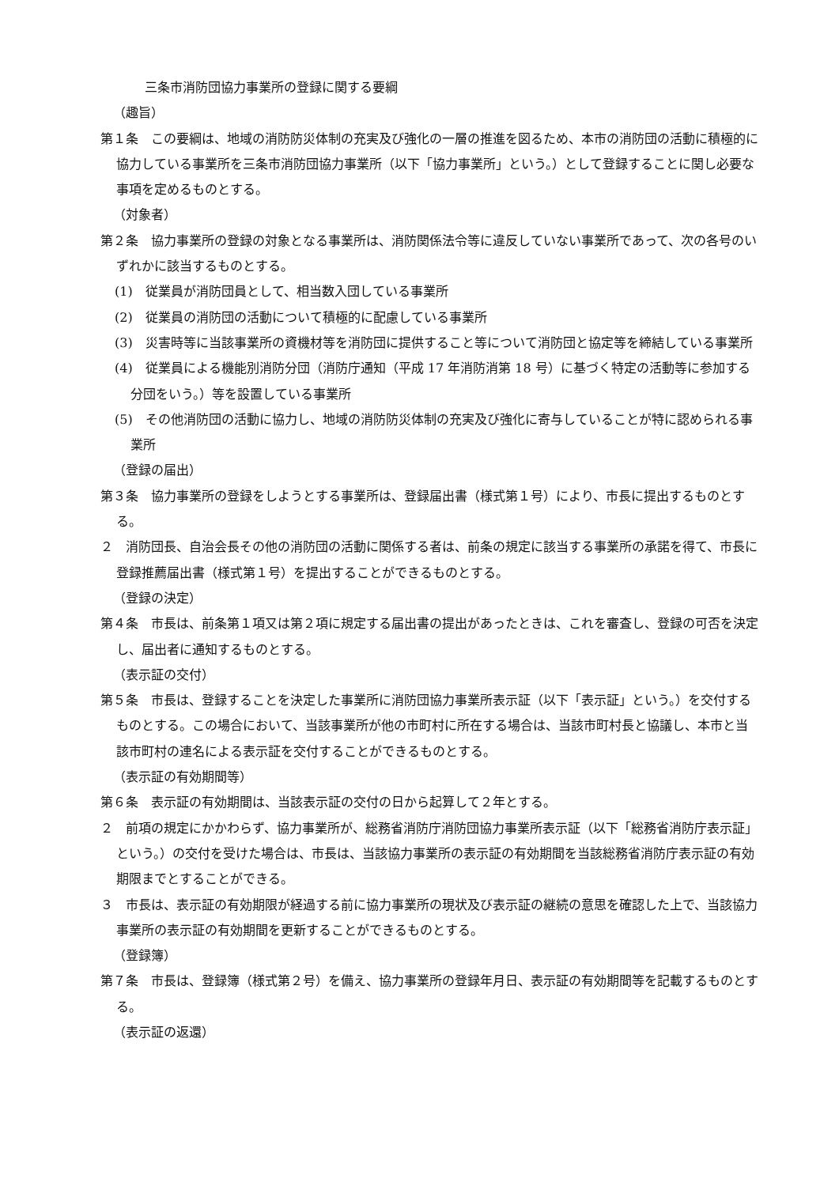三条市消防団協力事業所の登録に関する要綱
（趣旨）
第１条　この要綱は、地域の消防防災体制の充実及び強化の一層の推進を図るため、本市の消防団の活動に積極的に協力している事業所を三条市消防団協力事業所（以下「協力事業所」という。）として登録することに関し必要な事項を定めるものとする。
（対象者）
第２条　協力事業所の登録の対象となる事業所は、消防関係法令等に違反していない事業所であって、次の各号のいずれかに該当するものとする。
(1)　従業員が消防団員として、相当数入団している事業所
(2)　従業員の消防団の活動について積極的に配慮している事業所
(3)　災害時等に当該事業所の資機材等を消防団に提供すること等について消防団と協定等を締結している事業所
(4)　従業員による機能別消防分団（消防庁通知（平成 17 年消防消第 18 号）に基づく特定の活動等に参加する分団をいう。）等を設置している事業所
(5)　その他消防団の活動に協力し、地域の消防防災体制の充実及び強化に寄与していることが特に認められる事業所
（登録の届出）
第３条　協力事業所の登録をしようとする事業所は、登録届出書（様式第１号）により、市長に提出するものとする。
２　消防団長、自治会長その他の消防団の活動に関係する者は、前条の規定に該当する事業所の承諾を得て、市長に登録推薦届出書（様式第１号）を提出することができるものとする。
（登録の決定）
第４条　市長は、前条第１項又は第２項に規定する届出書の提出があったときは、これを審査し、登録の可否を決定し、届出者に通知するものとする。
（表示証の交付）
第５条　市長は、登録することを決定した事業所に消防団協力事業所表示証（以下「表示証」という。）を交付するものとする。この場合において、当該事業所が他の市町村に所在する場合は、当該市町村長と協議し、本市と当該市町村の連名による表示証を交付することができるものとする。
（表示証の有効期間等）
第６条　表示証の有効期間は、当該表示証の交付の日から起算して２年とする。
２　前項の規定にかかわらず、協力事業所が、総務省消防庁消防団協力事業所表示証（以下「総務省消防庁表示証」という。）の交付を受けた場合は、市長は、当該協力事業所の表示証の有効期間を当該総務省消防庁表示証の有効期限までとすることができる。
３　市長は、表示証の有効期限が経過する前に協力事業所の現状及び表示証の継続の意思を確認した上で、当該協力事業所の表示証の有効期間を更新することができるものとする。
（登録簿）
第７条　市長は、登録簿（様式第２号）を備え、協力事業所の登録年月日、表示証の有効期間等を記載するものとする。
（表示証の返還）